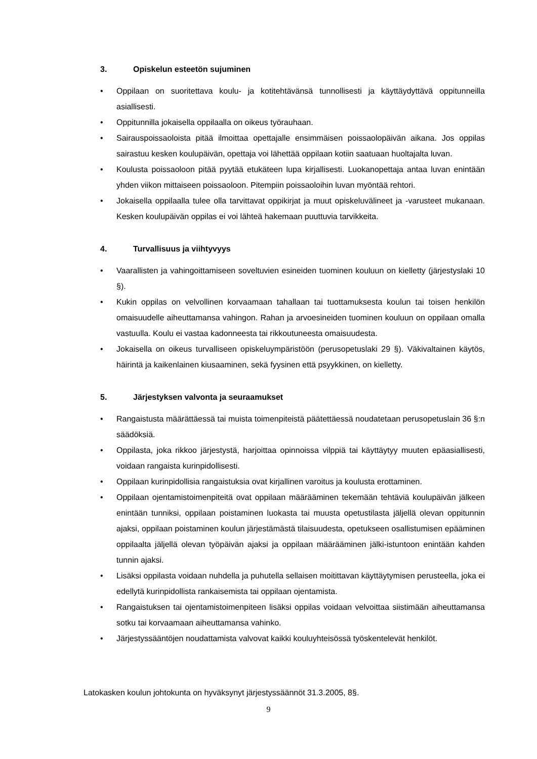3. Opiskelun esteetön sujuminen
• Oppilaan on suoritettava koulu- ja kotitehtävänsä tunnollisesti ja käyttäydyttävä oppitunneilla asiallisesti.
• Oppitunnilla jokaisella oppilaalla on oikeus työrauhaan.
• Sairauspoissaoloista pitää ilmoittaa opettajalle ensimmäisen poissaolopäivän aikana. Jos oppilas sairastuu kesken koulupäivän, opettaja voi lähettää oppilaan kotiin saatuaan huoltajalta luvan.
• Koulusta poissaoloon pitää pyytää etukäteen lupa kirjallisesti. Luokanopettaja antaa luvan enintään yhden viikon mittaiseen poissaoloon. Pitempiin poissaoloihin luvan myöntää rehtori.
• Jokaisella oppilaalla tulee olla tarvittavat oppikirjat ja muut opiskeluvälineet ja -varusteet mukanaan. Kesken koulupäivän oppilas ei voi lähteä hakemaan puuttuvia tarvikkeita.
4. Turvallisuus ja viihtyvyys
• Vaarallisten ja vahingoittamiseen soveltuvien esineiden tuominen kouluun on kielletty (järjestyslaki 10 §).
• Kukin oppilas on velvollinen korvaamaan tahallaan tai tuottamuksesta koulun tai toisen henkilön omaisuudelle aiheuttamansa vahingon. Rahan ja arvoesineiden tuominen kouluun on oppilaan omalla vastuulla. Koulu ei vastaa kadonneesta tai rikkoutuneesta omaisuudesta.
• Jokaisella on oikeus turvalliseen opiskeluympäristöön (perusopetuslaki 29 §). Väkivaltainen käytös, häirintä ja kaikenlainen kiusaaminen, sekä fyysinen että psyykkinen, on kielletty.
5. Järjestyksen valvonta ja seuraamukset
• Rangaistusta määrättäessä tai muista toimenpiteistä päätettäessä noudatetaan perusopetuslain 36 §:n säädöksiä.
• Oppilasta, joka rikkoo järjestystä, harjoittaa opinnoissa vilppiä tai käyttäytyy muuten epäasiallisesti, voidaan rangaista kurinpidollisesti.
• Oppilaan kurinpidollisia rangaistuksia ovat kirjallinen varoitus ja koulusta erottaminen.
• Oppilaan ojentamistoimenpiteitä ovat oppilaan määrääminen tekemään tehtäviä koulupäivän jälkeen enintään tunniksi, oppilaan poistaminen luokasta tai muusta opetustilasta jäljellä olevan oppitunnin ajaksi, oppilaan poistaminen koulun järjestämästä tilaisuudesta, opetukseen osallistumisen epääminen oppilaalta jäljellä olevan työpäivän ajaksi ja oppilaan määrääminen jälki-istuntoon enintään kahden tunnin ajaksi.
• Lisäksi oppilasta voidaan nuhdella ja puhutella sellaisen moitittavan käyttäytymisen perusteella, joka ei edellytä kurinpidollista rankaisemista tai oppilaan ojentamista.
• Rangaistuksen tai ojentamistoimenpiteen lisäksi oppilas voidaan velvoittaa siistimään aiheuttamansa sotku tai korvaamaan aiheuttamansa vahinko.
• Järjestyssääntöjen noudattamista valvovat kaikki kouluyhteisössä työskentelevät henkilöt.
Latokasken koulun johtokunta on hyväksynyt järjestyssäännöt 31.3.2005, 8§.
9